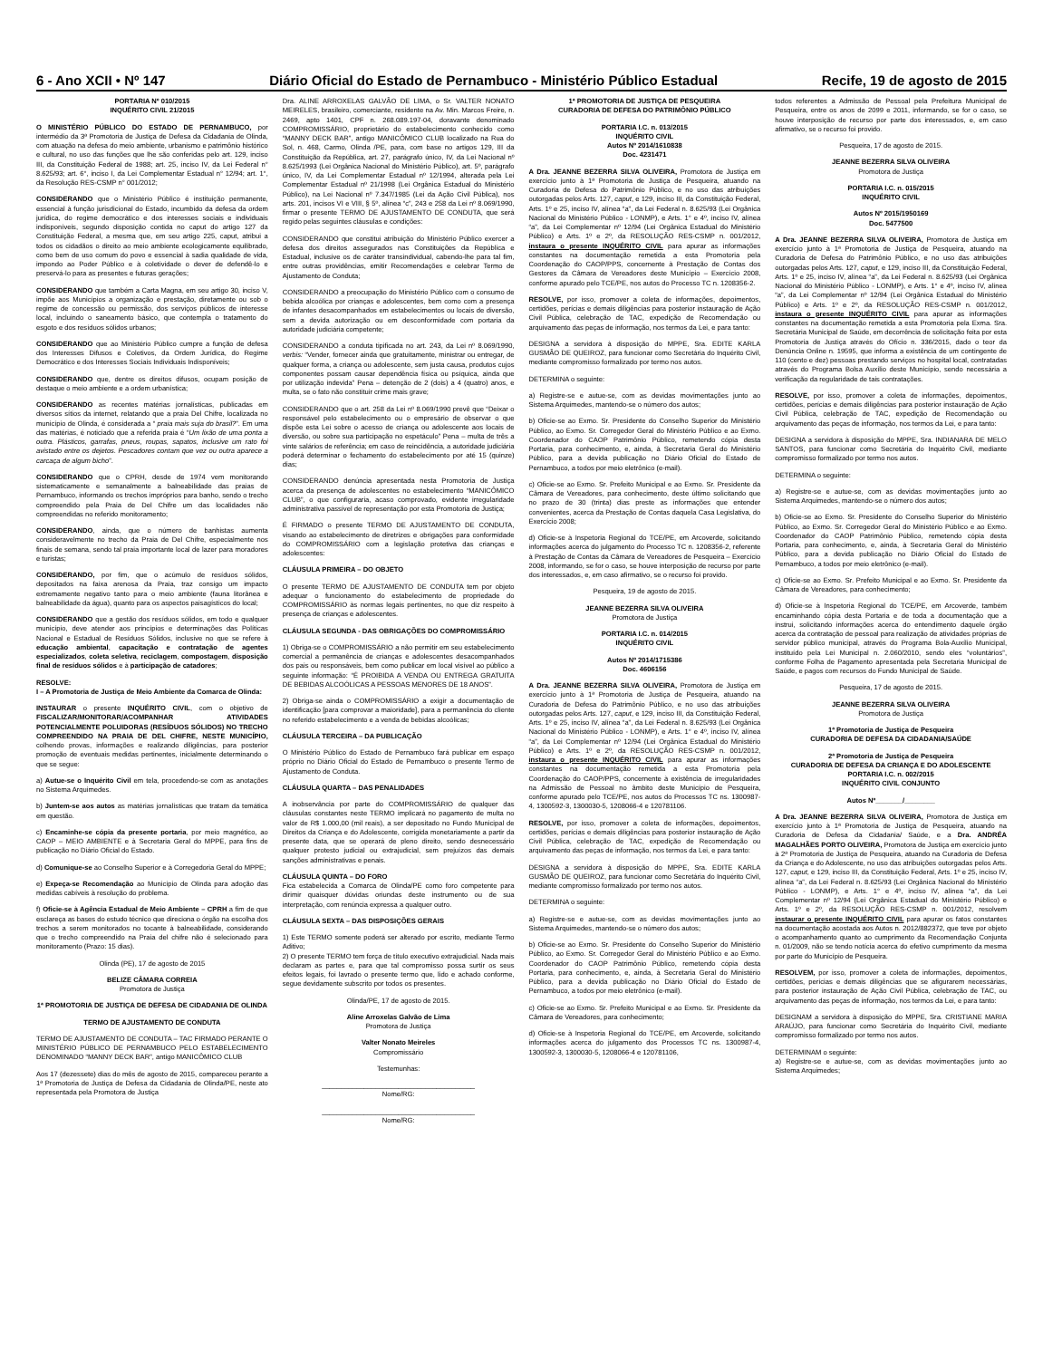6 - Ano XCII • Nº 147 Diário Oficial do Estado de Pernambuco - Ministério Público Estadual Recife, 19 de agosto de 2015
PORTARIA Nº 010/2015
INQUÉRITO CIVIL 21/2015
O MINISTÉRIO PÚBLICO DO ESTADO DE PERNAMBUCO, por intermédio da 3ª Promotoria de Justiça de Defesa da Cidadania de Olinda, com atuação na defesa do meio ambiente, urbanismo e patrimônio histórico e cultural, no uso das funções que lhe são conferidas pelo art. 129, inciso III, da Constituição Federal de 1988; art. 25, inciso IV, da Lei Federal n° 8.625/93; art. 6°, inciso I, da Lei Complementar Estadual n° 12/94; art. 1°, da Resolução RES-CSMP n° 001/2012;
CONSIDERANDO que o Ministério Público é instituição permanente, essencial à função jurisdicional do Estado, incumbido da defesa da ordem jurídica, do regime democrático e dos interesses sociais e individuais indisponíveis, segundo disposição contida no caput do artigo 127 da Constituição Federal, a mesma que, em seu artigo 225, caput, atribui a todos os cidadãos o direito ao meio ambiente ecologicamente equilibrado, como bem de uso comum do povo e essencial à sadia qualidade de vida, impondo ao Poder Público e à coletividade o dever de defendê-lo e preservá-lo para as presentes e futuras gerações;
CONSIDERANDO que também a Carta Magna, em seu artigo 30, inciso V, impõe aos Municípios a organização e prestação, diretamente ou sob o regime de concessão ou permissão, dos serviços públicos de interesse local, incluindo o saneamento básico, que contempla o tratamento do esgoto e dos resíduos sólidos urbanos;
CONSIDERANDO que ao Ministério Público cumpre a função de defesa dos Interesses Difusos e Coletivos, da Ordem Jurídica, do Regime Democrático e dos Interesses Sociais Individuais Indisponíveis;
CONSIDERANDO que, dentre os direitos difusos, ocupam posição de destaque o meio ambiente e a ordem urbanística;
CONSIDERANDO as recentes matérias jornalísticas, publicadas em diversos sítios da internet, relatando que a praia Del Chifre, localizada no município de Olinda, é considerada a “ praia mais suja do brasil?”. Em uma das matérias, é noticiado que a referida praia é “Um lixão de uma ponta a outra. Plásticos, garrafas, pneus, roupas, sapatos, inclusive um rato foi avistado entre os dejetos. Pescadores contam que vez ou outra aparece a carcaça de algum bicho”.
CONSIDERANDO que o CPRH, desde de 1974 vem monitorando sistematicamente e semanalmente a balneabilidade das praias de Pernambuco, informando os trechos impróprios para banho, sendo o trecho compreendido pela Praia de Del Chifre um das localidades não compreendidas no referido monitoramento;
CONSIDERANDO, ainda, que o número de banhistas aumenta consideravelmente no trecho da Praia de Del Chifre, especialmente nos finais de semana, sendo tal praia importante local de lazer para moradores e turistas;
CONSIDERANDO, por fim, que o acúmulo de resíduos sólidos, depositados na faixa arenosa da Praia, traz consigo um impacto extremamente negativo tanto para o meio ambiente (fauna litorânea e balneabilidade da água), quanto para os aspectos paisagísticos do local;
CONSIDERANDO que a gestão dos resíduos sólidos, em todo e qualquer município, deve atender aos princípios e determinações das Políticas Nacional e Estadual de Resíduos Sólidos, inclusive no que se refere à educação ambiental, capacitação e contratação de agentes especializados, coleta seletiva, reciclagem, compostagem, disposição final de resíduos sólidos e à participação de catadores;
RESOLVE:
I – A Promotoria de Justiça de Meio Ambiente da Comarca de Olinda:
INSTAURAR o presente INQUÉRITO CIVIL, com o objetivo de FISCALIZAR/MONITORAR/ACOMPANHAR ATIVIDADES POTENCIALMENTE POLUIDORAS (RESÍDUOS SÓLIDOS) NO TRECHO COMPREENDIDO NA PRAIA DE DEL CHIFRE, NESTE MUNICÍPIO, colhendo provas, informações e realizando diligências, para posterior promoção de eventuais medidas pertinentes, inicialmente determinando o que se segue:
a) Autue-se o Inquérito Civil em tela, procedendo-se com as anotações no Sistema Arquimedes.
b) Juntem-se aos autos as matérias jornalísticas que tratam da temática em questão.
c) Encaminhe-se cópia da presente portaria, por meio magnético, ao CAOP – MEIO AMBIENTE e à Secretaria Geral do MPPE, para fins de publicação no Diário Oficial do Estado.
d) Comunique-se ao Conselho Superior e à Corregedoria Geral do MPPE;
e) Expeça-se Recomendação ao Município de Olinda para adoção das medidas cabíveis à resolução do problema.
f) Oficie-se à Agência Estadual de Meio Ambiente – CPRH a fim de que esclareça as bases do estudo técnico que direciona o órgão na escolha dos trechos a serem monitorados no tocante à balneabilidade, considerando que o trecho compreendido na Praia del chifre não é selecionado para monitoramento (Prazo: 15 dias).
Olinda (PE), 17 de agosto de 2015
BELIZE CÂMARA CORREIA
Promotora de Justiça
1ª PROMOTORIA DE JUSTIÇA DE DEFESA DE CIDADANIA DE OLINDA
TERMO DE AJUSTAMENTO DE CONDUTA
TERMO DE AJUSTAMENTO DE CONDUTA – TAC FIRMADO PERANTE O MINISTÉRIO PÚBLICO DE PERNAMBUCO PELO ESTABELECIMENTO DENOMINADO “MANNY DECK BAR”, antigo MANICÔMICO CLUB
Aos 17 (dezessete) dias do mês de agosto de 2015, compareceu perante a 1ª Promotoria de Justiça de Defesa da Cidadania de Olinda/PE, neste ato representada pela Promotora de Justiça
Dra. ALINE ARROXELAS GALVÃO DE LIMA, o Sr. VALTER NONATO MEIRELES, brasileiro, comerciante, residente na Av. Min. Marcos Freire, n. 2469, apto 1401, CPF n. 268.089.197-04, doravante denominado COMPROMISSÁRIO, proprietário do estabelecimento conhecido como “MANNY DECK BAR”, antigo MANICÔMICO CLUB localizado na Rua do Sol, n. 468, Carmo, Olinda /PE, para, com base no artigos 129, III da Constituição da República, art. 27, parágrafo único, IV, da Lei Nacional nº 8.625/1993 (Lei Orgânica Nacional do Ministério Público), art. 5º, parágrafo único, IV, da Lei Complementar Estadual nº 12/1994, alterada pela Lei Complementar Estadual nº 21/1998 (Lei Orgânica Estadual do Ministério Público), na Lei Nacional nº 7.347/1985 (Lei da Ação Civil Pública), nos arts. 201, incisos VI e VIII, § 5º, alínea “c”, 243 e 258 da Lei nº 8.069/1990, firmar o presente TERMO DE AJUSTAMENTO DE CONDUTA, que será regido pelas seguintes cláusulas e condições:
CONSIDERANDO que constitui atribuição do Ministério Público exercer a defesa dos direitos assegurados nas Constituições da República e Estadual, inclusive os de caráter transindividual, cabendo-lhe para tal fim, entre outras providências, emitir Recomendações e celebrar Termo de Ajustamento de Conduta;
CONSIDERANDO a preocupação do Ministério Público com o consumo de bebida alcoólica por crianças e adolescentes, bem como com a presença de infantes desacompanhados em estabelecimentos ou locais de diversão, sem a devida autorização ou em desconformidade com portaria da autoridade judiciária competente;
CONSIDERANDO a conduta tipificada no art. 243, da Lei nº 8.069/1990, verbis: “Vender, fornecer ainda que gratuitamente, ministrar ou entregar, de qualquer forma, a criança ou adolescente, sem justa causa, produtos cujos componentes possam causar dependência física ou psíquica, ainda que por utilização indevida” Pena – detenção de 2 (dois) a 4 (quatro) anos, e multa, se o fato não constituir crime mais grave;
CONSIDERANDO que o art. 258 da Lei nº 8.069/1990 prevê que “Deixar o responsável pelo estabelecimento ou o empresário de observar o que dispõe esta Lei sobre o acesso de criança ou adolescente aos locais de diversão, ou sobre sua participação no espetáculo” Pena – multa de três a vinte salários de referência; em caso de reincidência, a autoridade judiciária poderá determinar o fechamento do estabelecimento por até 15 (quinze) dias;
CONSIDERANDO denúncia apresentada nesta Promotoria de Justiça acerca da presença de adolescentes no estabelecimento “MANICÔMICO CLUB”, o que configuraria, acaso comprovado, evidente irregularidade administrativa passível de representação por esta Promotoria de Justiça;
É FIRMADO o presente TERMO DE AJUSTAMENTO DE CONDUTA, visando ao estabelecimento de diretrizes e obrigações para conformidade do COMPROMISSÁRIO com a legislação protetiva das crianças e adolescentes:
CLÁUSULA PRIMEIRA – DO OBJETO
O presente TERMO DE AJUSTAMENTO DE CONDUTA tem por objeto adequar o funcionamento do estabelecimento de propriedade do COMPROMISSÁRIO às normas legais pertinentes, no que diz respeito à presença de crianças e adolescentes.
CLÁUSULA SEGUNDA - DAS OBRIGAÇÕES DO COMPROMISSÁRIO
1) Obriga-se o COMPROMISSÁRIO a não permitir em seu estabelecimento comercial a permanência de crianças e adolescentes desacompanhados dos pais ou responsáveis, bem como publicar em local visível ao público a seguinte informação: “É PROIBIDA A VENDA OU ENTREGA GRATUITA DE BEBIDAS ALCOÓLICAS A PESSOAS MENORES DE 18 ANOS”.
2) Obriga-se ainda o COMPROMISSÁRIO a exigir a documentação de identificação [para comprovar a maioridade], para a permanência do cliente no referido estabelecimento e a venda de bebidas alcoólicas;
CLÁUSULA TERCEIRA – DA PUBLICAÇÃO
O Ministério Público do Estado de Pernambuco fará publicar em espaço próprio no Diário Oficial do Estado de Pernambuco o presente Termo de Ajustamento de Conduta.
CLÁUSULA QUARTA – DAS PENALIDADES
A inobservância por parte do COMPROMISSÁRIO de qualquer das cláusulas constantes neste TERMO implicará no pagamento de multa no valor de R$ 1.000,00 (mil reais), a ser depositado no Fundo Municipal de Direitos da Criança e do Adolescente, corrigida monetariamente a partir da presente data, que se operará de pleno direito, sendo desnecessário qualquer protesto judicial ou extrajudicial, sem prejuízos das demais sanções administrativas e penais.
CLÁUSULA QUINTA – DO FORO
Fica estabelecida a Comarca de Olinda/PE como foro competente para dirimir quaisquer dúvidas oriundas deste instrumento ou de sua interpretação, com renúncia expressa a qualquer outro.
CLÁUSULA SEXTA – DAS DISPOSIÇÕES GERAIS
1) Este TERMO somente poderá ser alterado por escrito, mediante Termo Aditivo;
2) O presente TERMO tem força de título executivo extrajudicial. Nada mais declaram as partes e, para que tal compromisso possa surtir os seus efeitos legais, foi lavrado o presente termo que, lido e achado conforme, segue devidamente subscrito por todos os presentes.
Olinda/PE, 17 de agosto de 2015.
Aline Arroxelas Galvão de Lima
Promotora de Justiça
Valter Nonato Meireles
Compromissário
Testemunhas:
________________________________________
Nome/RG:
________________________________________
Nome/RG:
1ª PROMOTORIA DE JUSTIÇA DE PESQUEIRA
CURADORIA DE DEFESA DO PATRIMÔNIO PÚBLICO
PORTARIA I.C. n. 013/2015
INQUÉRITO CIVIL
Autos Nº 2014/1610838
Doc. 4231471
A Dra. JEANNE BEZERRA SILVA OLIVEIRA, Promotora de Justiça em exercício junto à 1ª Promotoria de Justiça de Pesqueira, atuando na Curadoria de Defesa do Patrimônio Público, e no uso das atribuições outorgadas pelos Arts. 127, caput, e 129, inciso III, da Constituição Federal, Arts. 1º e 25, inciso IV, alínea “a”, da Lei Federal n. 8.625/93 (Lei Orgânica Nacional do Ministério Público - LONMP), e Arts. 1° e 4º, inciso IV, alínea “a”, da Lei Complementar nº 12/94 (Lei Orgânica Estadual do Ministério Público) e Arts. 1º e 2º, da RESOLUÇÃO RES-CSMP n. 001/2012, instaura o presente INQUÉRITO CIVIL para apurar as informações constantes na documentação remetida a esta Promotoria pela Coordenação do CAOP/PPS, concernente à Prestação de Contas dos Gestores da Câmara de Vereadores deste Município – Exercício 2008, conforme apurado pelo TCE/PE, nos autos do Processo TC n. 1208356-2.
RESOLVE, por isso, promover a coleta de informações, depoimentos, certidões, perícias e demais diligências para posterior instauração de Ação Civil Pública, celebração de TAC, expedição de Recomendação ou arquivamento das peças de informação, nos termos da Lei, e para tanto:
DESIGNA a servidora à disposição do MPPE, Sra. EDITE KARLA GUSMÃO DE QUEIROZ, para funcionar como Secretária do Inquérito Civil, mediante compromisso formalizado por termo nos autos.
DETERMINA o seguinte:
a) Registre-se e autue-se, com as devidas movimentações junto ao Sistema Arquimedes, mantendo-se o número dos autos;
b) Oficie-se ao Exmo. Sr. Presidente do Conselho Superior do Ministério Público, ao Exmo. Sr. Corregedor Geral do Ministério Público e ao Exmo. Coordenador do CAOP Patrimônio Público, remetendo cópia desta Portaria, para conhecimento, e, ainda, à Secretaria Geral do Ministério Público, para a devida publicação no Diário Oficial do Estado de Pernambuco, a todos por meio eletrônico (e-mail).
c) Oficie-se ao Exmo. Sr. Prefeito Municipal e ao Exmo. Sr. Presidente da Câmara de Vereadores, para conhecimento, deste último solicitando que no prazo de 30 (trinta) dias preste as informações que entender convenientes, acerca da Prestação de Contas daquela Casa Legislativa, do Exercício 2008;
d) Oficie-se à Inspetoria Regional do TCE/PE, em Arcoverde, solicitando informações acerca do julgamento do Processo TC n. 1208356-2, referente à Prestação de Contas da Câmara de Vereadores de Pesqueira – Exercício 2008, informando, se for o caso, se houve interposição de recurso por parte dos interessados, e, em caso afirmativo, se o recurso foi provido.
Pesqueira, 19 de agosto de 2015.
JEANNE BEZERRA SILVA OLIVEIRA
Promotora de Justiça
PORTARIA I.C. n. 014/2015
INQUÉRITO CIVIL
Autos Nº 2014/1715386
Doc. 4606156
A Dra. JEANNE BEZERRA SILVA OLIVEIRA, Promotora de Justiça em exercício junto à 1ª Promotoria de Justiça de Pesqueira, atuando na Curadoria de Defesa do Patrimônio Público, e no uso das atribuições outorgadas pelos Arts. 127, caput, e 129, inciso III, da Constituição Federal, Arts. 1º e 25, inciso IV, alínea “a”, da Lei Federal n. 8.625/93 (Lei Orgânica Nacional do Ministério Público - LONMP), e Arts. 1° e 4º, inciso IV, alínea “a”, da Lei Complementar nº 12/94 (Lei Orgânica Estadual do Ministério Público) e Arts. 1º e 2º, da RESOLUÇÃO RES-CSMP n. 001/2012, instaura o presente INQUÉRITO CIVIL para apurar as informações constantes na documentação remetida a esta Promotoria pela Coordenação do CAOP/PPS, concernente à existência de irregularidades na Admissão de Pessoal no âmbito deste Município de Pesqueira, conforme apurado pelo TCE/PE, nos autos do Processos TC ns. 1300987-4, 1300592-3, 1300030-5, 1208066-4 e 120781106.
RESOLVE, por isso, promover a coleta de informações, depoimentos, certidões, perícias e demais diligências para posterior instauração de Ação Civil Pública, celebração de TAC, expedição de Recomendação ou arquivamento das peças de informação, nos termos da Lei, e para tanto:
DESIGNA a servidora à disposição do MPPE, Sra. EDITE KARLA GUSMÃO DE QUEIROZ, para funcionar como Secretária do Inquérito Civil, mediante compromisso formalizado por termo nos autos.
DETERMINA o seguinte:
a) Registre-se e autue-se, com as devidas movimentações junto ao Sistema Arquimedes, mantendo-se o número dos autos;
b) Oficie-se ao Exmo. Sr. Presidente do Conselho Superior do Ministério Público, ao Exmo. Sr. Corregedor Geral do Ministério Público e ao Exmo. Coordenador do CAOP Patrimônio Público, remetendo cópia desta Portaria, para conhecimento, e, ainda, à Secretaria Geral do Ministério Público, para a devida publicação no Diário Oficial do Estado de Pernambuco, a todos por meio eletrônico (e-mail).
c) Oficie-se ao Exmo. Sr. Prefeito Municipal e ao Exmo. Sr. Presidente da Câmara de Vereadores, para conhecimento;
d) Oficie-se à Inspetoria Regional do TCE/PE, em Arcoverde, solicitando informações acerca do julgamento dos Processos TC ns. 1300987-4, 1300592-3, 1300030-5, 1208066-4 e 120781106,
todos referentes a Admissão de Pessoal pela Prefeitura Municipal de Pesqueira, entre os anos de 2099 e 2011, informando, se for o caso, se houve interposição de recurso por parte dos interessados, e, em caso afirmativo, se o recurso foi provido.
Pesqueira, 17 de agosto de 2015.
JEANNE BEZERRA SILVA OLIVEIRA
Promotora de Justiça
PORTARIA I.C. n. 015/2015
INQUÉRITO CIVIL
Autos Nº 2015/1950169
Doc. 5477500
A Dra. JEANNE BEZERRA SILVA OLIVEIRA, Promotora de Justiça em exercício junto à 1ª Promotoria de Justiça de Pesqueira, atuando na Curadoria de Defesa do Patrimônio Público, e no uso das atribuições outorgadas pelos Arts. 127, caput, e 129, inciso III, da Constituição Federal, Arts. 1º e 25, inciso IV, alínea “a”, da Lei Federal n. 8.625/93 (Lei Orgânica Nacional do Ministério Público - LONMP), e Arts. 1° e 4º, inciso IV, alínea “a”, da Lei Complementar nº 12/94 (Lei Orgânica Estadual do Ministério Público) e Arts. 1º e 2º, da RESOLUÇÃO RES-CSMP n. 001/2012, instaura o presente INQUÉRITO CIVIL para apurar as informações constantes na documentação remetida a esta Promotoria pela Exma. Sra. Secretária Municipal de Saúde, em decorrência de solicitação feita por esta Promotoria de Justiça através do Ofício n. 336/2015, dado o teor da Denúncia Online n. 19595, que informa a existência de um contingente de 110 (cento e dez) pessoas prestando serviços no hospital local, contratadas através do Programa Bolsa Auxílio deste Município, sendo necessária a verificação da regularidade de tais contratações.
RESOLVE, por isso, promover a coleta de informações, depoimentos, certidões, perícias e demais diligências para posterior instauração de Ação Civil Pública, celebração de TAC, expedição de Recomendação ou arquivamento das peças de informação, nos termos da Lei, e para tanto:
DESIGNA a servidora à disposição do MPPE, Sra. INDIANARA DE MELO SANTOS, para funcionar como Secretária do Inquérito Civil, mediante compromisso formalizado por termo nos autos.
DETERMINA o seguinte:
a) Registre-se e autue-se, com as devidas movimentações junto ao Sistema Arquimedes, mantendo-se o número dos autos;
b) Oficie-se ao Exmo. Sr. Presidente do Conselho Superior do Ministério Público, ao Exmo. Sr. Corregedor Geral do Ministério Público e ao Exmo. Coordenador do CAOP Patrimônio Público, remetendo cópia desta Portaria, para conhecimento, e, ainda, à Secretaria Geral do Ministério Público, para a devida publicação no Diário Oficial do Estado de Pernambuco, a todos por meio eletrônico (e-mail).
c) Oficie-se ao Exmo. Sr. Prefeito Municipal e ao Exmo. Sr. Presidente da Câmara de Vereadores, para conhecimento;
d) Oficie-se à Inspetoria Regional do TCE/PE, em Arcoverde, também encaminhando cópia desta Portaria e de toda a documentação que a instrui, solicitando informações acerca do entendimento daquele órgão acerca da contratação de pessoal para realização de atividades próprias de servidor público municipal, através do Programa Bola-Auxílio Municipal, instituído pela Lei Municipal n. 2.060/2010, sendo eles “voluntários”, conforme Folha de Pagamento apresentada pela Secretaria Municipal de Saúde, e pagos com recursos do Fundo Municipal de Saúde.
Pesqueira, 17 de agosto de 2015.
JEANNE BEZERRA SILVA OLIVEIRA
Promotora de Justiça
1ª Promotoria de Justiça de Pesqueira
CURADORIA DE DEFESA DA CIDADANIA/SAÚDE
2ª Promotoria de Justiça de Pesqueira
CURADORIA DE DEFESA DA CRIANÇA E DO ADOLESCENTE
PORTARIA I.C. n. 002/2015
INQUÉRITO CIVIL CONJUNTO
Autos Nº_______/________
A Dra. JEANNE BEZERRA SILVA OLIVEIRA, Promotora de Justiça em exercício junto à 1ª Promotoria de Justiça de Pesqueira, atuando na Curadoria de Defesa da Cidadania/ Saúde, e a Dra. ANDRÉA MAGALHÃES PORTO OLIVEIRA, Promotora de Justiça em exercício junto à 2ª Promotoria de Justiça de Pesqueira, atuando na Curadoria de Defesa da Criança e do Adolescente, no uso das atribuições outorgadas pelos Arts. 127, caput, e 129, inciso III, da Constituição Federal, Arts. 1º e 25, inciso IV, alínea “a”, da Lei Federal n. 8.625/93 (Lei Orgânica Nacional do Ministério Público - LONMP), e Arts. 1° e 4º, inciso IV, alínea “a”, da Lei Complementar nº 12/94 (Lei Orgânica Estadual do Ministério Público) e Arts. 1º e 2º, da RESOLUÇÃO RES-CSMP n. 001/2012, resolvem instaurar o presente INQUÉRITO CIVIL para apurar os fatos constantes na documentação acostada aos Autos n. 2012/882372, que teve por objeto o acompanhamento quanto ao cumprimento da Recomendação Conjunta n. 01/2009, não se tendo notícia acerca do efetivo cumprimento da mesma por parte do Município de Pesqueira.
RESOLVEM, por isso, promover a coleta de informações, depoimentos, certidões, perícias e demais diligências que se afigurarem necessárias, para posterior instauração de Ação Civil Pública, celebração de TAC, ou arquivamento das peças de informação, nos termos da Lei, e para tanto:
DESIGNAM a servidora à disposição do MPPE, Sra. CRISTIANE MARIA ARAÚJO, para funcionar como Secretária do Inquérito Civil, mediante compromisso formalizado por termo nos autos.
DETERMINAM o seguinte:
a) Registre-se e autue-se, com as devidas movimentações junto ao Sistema Arquimedes;